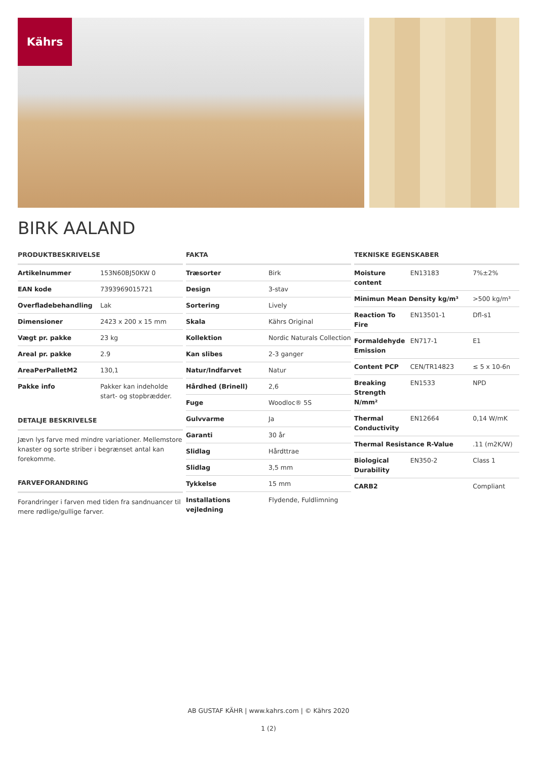Kährs
BIRK AALAND
PRODUKTBESKRIVELSE
| Artikelnummer | 153N60BJ50KW 0 |
| EAN kode | 7393969015721 |
| Overfladebehandling | Lak |
| Dimensioner | 2423 x 200 x 15 mm |
| Vægt pr. pakke | 23 kg |
| Areal pr. pakke | 2.9 |
| AreaPerPalletM2 | 130,1 |
| Pakke info | Pakker kan indeholde start- og stopbrædder. |
DETALJE BESKRIVELSE
Jævn lys farve med mindre variationer. Mellemstore knaster og sorte striber i begrænset antal kan forekomme.
FARVEFORANDRING
Forandringer i farven med tiden fra sandnuancer til mere rødlige/gullige farver.
FAKTA
| Træsorter | Birk |
| Design | 3-stav |
| Sortering | Lively |
| Skala | Kährs Original |
| Kollektion | Nordic Naturals Collection |
| Kan slibes | 2-3 ganger |
| Natur/Indfarvet | Natur |
| Hårdhed (Brinell) | 2,6 |
| Fuge | Woodloc® 5S |
| Gulvvarme | Ja |
| Garanti | 30 år |
| Slidlag | Hårdttrae |
| Slidlag | 3,5 mm |
| Tykkelse | 15 mm |
| Installations vejledning | Flydende, Fuldlimning |
TEKNISKE EGENSKABER
| Moisture content | EN13183 | 7%±2% |
| Minimun Mean Density kg/m³ | | >500 kg/m³ |
| Reaction To Fire | EN13501-1 | Dfl-s1 |
| Formaldehyde Emission | EN717-1 | E1 |
| Content PCP | CEN/TR14823 | ≤ 5 x 10-6n |
| Breaking Strength N/mm² | EN1533 | NPD |
| Thermal Conductivity | EN12664 | 0,14 W/mK |
| Thermal Resistance R-Value | | .11 (m2K/W) |
| Biological Durability | EN350-2 | Class 1 |
| CARB2 | | Compliant |
AB GUSTAF KÄHR | www.kahrs.com | © Kährs 2020
1 (2)